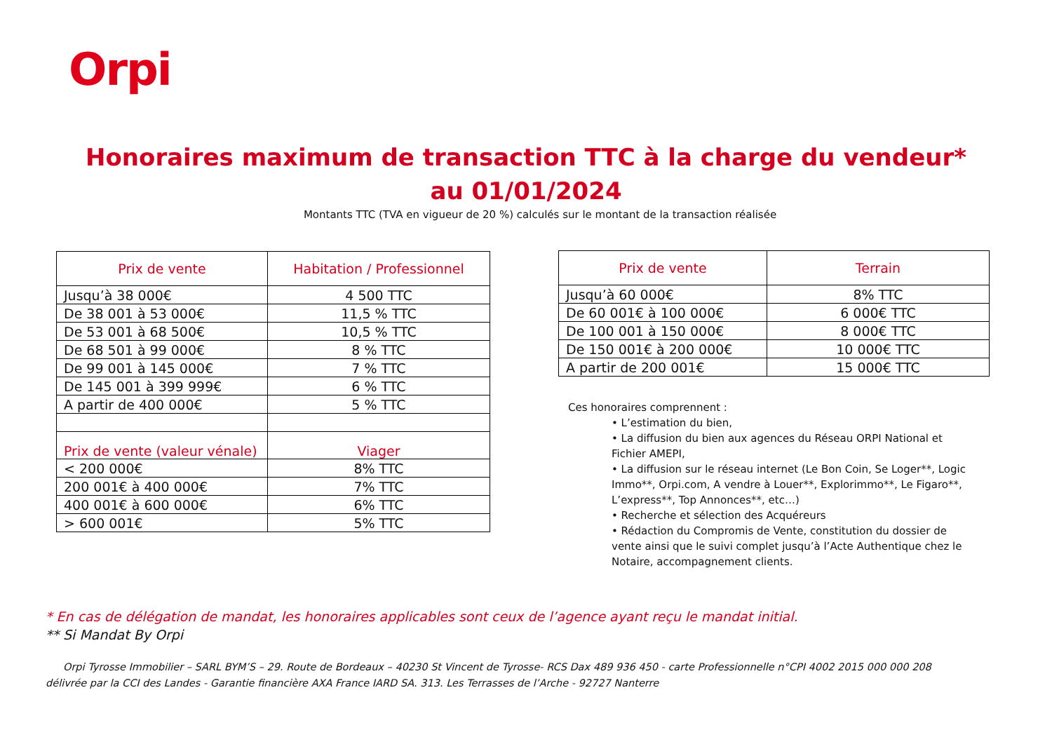Orpi
Honoraires maximum de transaction TTC à la charge du vendeur* au 01/01/2024
Montants TTC (TVA en vigueur de 20 %) calculés sur le montant de la transaction réalisée
| Prix de vente | Habitation / Professionnel |
| --- | --- |
| Jusqu’à 38 000€ | 4 500 TTC |
| De 38 001 à 53 000€ | 11,5 % TTC |
| De 53 001 à 68 500€ | 10,5 % TTC |
| De 68 501 à 99 000€ | 8 % TTC |
| De 99 001 à 145 000€ | 7 % TTC |
| De 145 001 à 399 999€ | 6 % TTC |
| A partir de 400 000€ | 5 % TTC |
| Prix de vente (valeur vénale) | Viager |
| < 200 000€ | 8% TTC |
| 200 001€ à 400 000€ | 7% TTC |
| 400 001€ à 600 000€ | 6% TTC |
| > 600 001€ | 5% TTC |
| Prix de vente | Terrain |
| --- | --- |
| Jusqu’à 60 000€ | 8% TTC |
| De 60 001€ à 100 000€ | 6 000€ TTC |
| De 100 001 à 150 000€ | 8 000€ TTC |
| De 150 001€ à 200 000€ | 10 000€ TTC |
| A partir de 200 001€ | 15 000€ TTC |
Ces honoraires comprennent :
• L’estimation du bien,
• La diffusion du bien aux agences du Réseau ORPI National et Fichier AMEPI,
• La diffusion sur le réseau internet (Le Bon Coin, Se Loger**, Logic Immo**, Orpi.com, A vendre à Louer**, Explorimmo**, Le Figaro**, L’express**, Top Annonces**, etc…)
• Recherche et sélection des Acquéreurs
• Rédaction du Compromis de Vente, constitution du dossier de vente ainsi que le suivi complet jusqu’à l’Acte Authentique chez le Notaire, accompagnement clients.
* En cas de délégation de mandat, les honoraires applicables sont ceux de l’agence ayant reçu le mandat initial.
** Si Mandat By Orpi
Orpi Tyrosse Immobilier – SARL BYM’S – 29. Route de Bordeaux – 40230 St Vincent de Tyrosse- RCS Dax 489 936 450 - carte Professionnelle n°CPI 4002 2015 000 000 208 délivrée par la CCI des Landes - Garantie financière AXA France IARD SA. 313. Les Terrasses de l’Arche - 92727 Nanterre